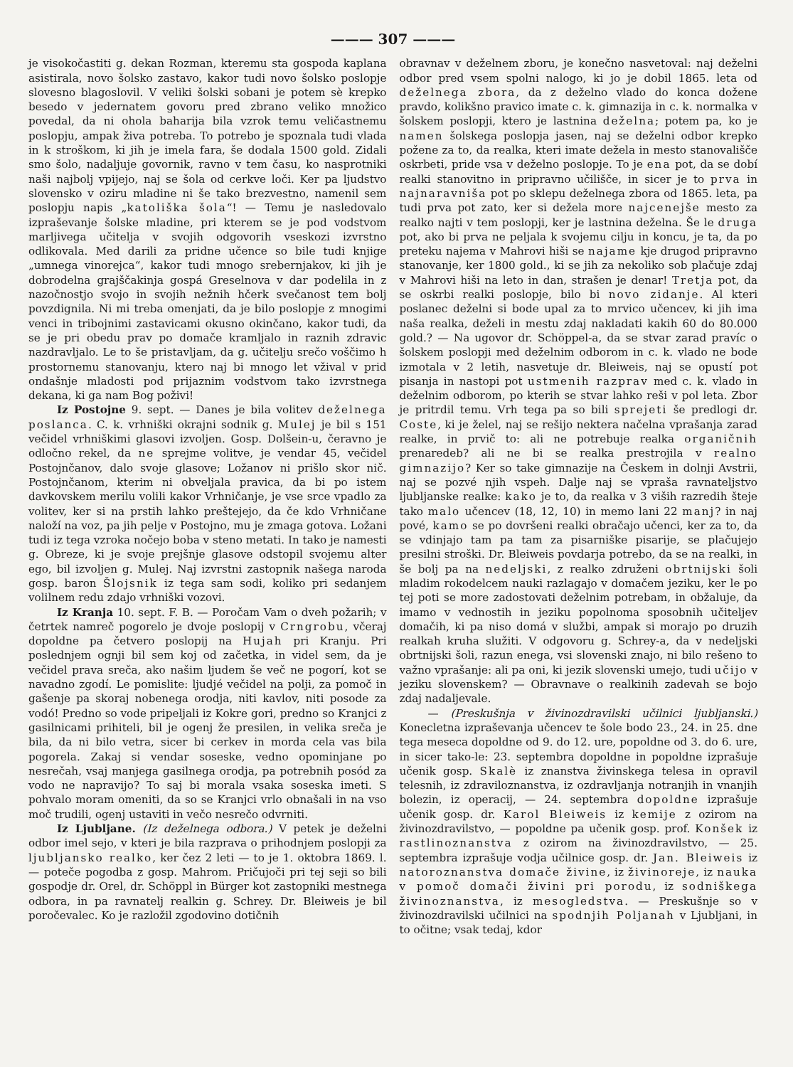——— 307 ———
je visokočastiti g. dekan Rozman, kteremu sta gospoda kaplana asistirala, novo šolsko zastavo, kakor tudi novo šolsko poslopje slovesno blagoslovil. V veliki šolski sobani je potem sè krepko besedo v jedernatem govoru pred zbrano veliko množico povedal, da ni ohola baharija bila vzrok temu veličastnemu poslopju, ampak živa potreba. To potrebo je spoznala tudi vlada in k stroškom, ki jih je imela fara, še dodala 1500 gold. Zidali smo šolo, nadaljuje govornik, ravno v tem času, ko nasprotniki naši najbolj vpijejo, naj se šola od cerkve loči. Ker pa ljudstvo slovensko v oziru mladine ni še tako brezvestno, namenil sem poslopju napis „katoliška šola“! — Temu je nasledovalo izpraševanje šolske mladine, pri kterem se je pod vodstvom marljivega učitelja v svojih odgovorih vseskozi izvrstno odlikovala. Med darili za pridne učence so bile tudi knjige „umnega vinorejca“, kakor tudi mnogo srebernjakov, ki jih je dobrodelna grajščakinja gospá Greselnova v dar podelila in z nazočnostjo svojo in svojih nežnih hčerk svečanost tem bolj povzdignila. Ni mi treba omenjati, da je bilo poslopje z mnogimi venci in tribojnimi zastavicami okusno okinčano, kakor tudi, da se je pri obedu prav po domače kramljalo in raznih zdravic nazdravljalo. Le to še pristavljam, da g. učitelju srečo voščimo h prostornemu stanovanju, ktero naj bi mnogo let vžival v prid ondašnje mladosti pod prijaznim vodstvom tako izvrstnega dekana, ki ga nam Bog poživi!
Iz Postojne 9. sept. — Danes je bila volitev deželnega poslanca. C. k. vrhniški okrajni sodnik g. Mulej je bil s 151 večidel vrhniškimi glasovi izvoljen. Gosp. Dolšein-u, čeravno je odločno rekel, da ne sprejme volitve, je vendar 45, večidel Postojnčanov, dalo svoje glasove; Ložanov ni prišlo skor nič. Postojnčanom, kterim ni obveljala pravica, da bi po istem davkovskem merilu volili kakor Vrhničanje, je vse srce vpadlo za volitev, ker si na prstih lahko preštejejo, da če kdo Vrhničane naloží na voz, pa jih pelje v Postojno, mu je zmaga gotova. Ložani tudi iz tega vzroka nočejo boba v steno metati. In tako je namesti g. Obreze, ki je svoje prejšnje glasove odstopil svojemu alter ego, bil izvoljen g. Mulej. Naj izvrstni zastopnik našega naroda gosp. baron Šlojsnik iz tega sam sodi, koliko pri sedanjem volilnem redu zdajo vrhniški vozovi.
Iz Kranja 10. sept. F. B. — Poročam Vam o dveh požarih; v četrtek namreč pogorelo je dvoje poslopij v Crngrobu, včeraj dopoldne pa četvero poslopij na Hujah pri Kranju. Pri poslednjem ognji bil sem koj od začetka, in videl sem, da je večidel prava sreča, ako našim ljudem še več ne pogorí, kot se navadno zgodí. Le pomislite: ljudjé večidel na polji, za pomoč in gašenje pa skoraj nobenega orodja, niti kavlov, niti posode za vodó! Predno so vode pripeljali iz Kokre gori, predno so Kranjci z gasilnicami prihiteli, bil je ogenj že presilen, in velika sreča je bila, da ni bilo vetra, sicer bi cerkev in morda cela vas bila pogorela. Zakaj si vendar soseske, vedno opominjane po nesrečah, vsaj manjega gasilnega orodja, pa potrebnih posód za vodo ne napravijo? To saj bi morala vsaka soseska imeti. S pohvalo moram omeniti, da so se Kranjci vrlo obnašali in na vso moč trudili, ogenj ustaviti in večo nesrečo odvrniti.
Iz Ljubljane. (Iz deželnega odbora.) V petek je deželni odbor imel sejo, v kteri je bila razprava o prihodnjem poslopji za ljubljansko realko, ker čez 2 leti — to je 1. oktobra 1869. l. — poteče pogodba z gosp. Mahrom. Pričujoči pri tej seji so bili gospodje dr. Orel, dr. Schöppl in Bürger kot zastopniki mestnega odbora, in pa ravnatelj realkin g. Schrey. Dr. Bleiweis je bil poročevalec. Ko je razložil zgodovino dotičnih
obravnav v deželnem zboru, je konečno nasvetoval: naj deželni odbor pred vsem spolni nalogo, ki jo je dobil 1865. leta od deželnega zbora, da z deželno vlado do konca dožene pravdo, kolikšno pravico imate c. k. gimnazija in c. k. normalka v šolskem poslopji, ktero je lastnina deželna; potem pa, ko je namen šolskega poslopja jasen, naj se deželni odbor krepko požene za to, da realka, kteri imate dežela in mesto stanovališče oskrbeti, pride vsa v deželno poslopje. To je ena pot, da se dobí realki stanovitno in pripravno učilišče, in sicer je to prva in najnaravniša pot po sklepu deželnega zbora od 1865. leta, pa tudi prva pot zato, ker si dežela more najcenejše mesto za realko najti v tem poslopji, ker je lastnina deželna. Še le druga pot, ako bi prva ne peljala k svojemu cilju in koncu, je ta, da po preteku najema v Mahrovi hiši se najame kje drugod pripravno stanovanje, ker 1800 gold., ki se jih za nekoliko sob plačuje zdaj v Mahrovi hiši na leto in dan, strašen je denar! Tretja pot, da se oskrbi realki poslopje, bilo bi novo zidanje. Al kteri poslanec deželni si bode upal za to mrvico učencev, ki jih ima naša realka, deželi in mestu zdaj nakladati kakih 60 do 80.000 gold.? — Na ugovor dr. Schöppel-a, da se stvar zarad pravíc o šolskem poslopji med deželnim odborom in c. k. vlado ne bode izmotala v 2 letih, nasvetuje dr. Bleiweis, naj se opustí pot pisanja in nastopi pot ustmenih razprav med c. k. vlado in deželnim odborom, po kterih se stvar lahko reši v pol leta. Zbor je pritrdil temu. Vrh tega pa so bili sprejeti še predlogi dr. Coste, ki je želel, naj se rešijo nektera načelna vprašanja zarad realke, in prvič to: ali ne potrebuje realka organičnih prenaredeb? ali ne bi se realka prestrojila v realno gimnazijo? Ker so take gimnazije na Českem in dolnji Avstrii, naj se pozvé njih vspeh. Dalje naj se vpraša ravnateljstvo ljubljanske realke: kako je to, da realka v 3 viših razredih šteje tako malo učencev (18, 12, 10) in memo lani 22 manj? in naj pové, kamo se po dovršeni realki obračajo učenci, ker za to, da se vdinjajo tam pa tam za pisarniške pisarije, se plačujejo presilni stroški. Dr. Bleiweis povdarja potrebo, da se na realki, in še bolj pa na nedeljski, z realko združeni obrtnijski šoli mladim rokodelcem nauki razlagajo v domačem jeziku, ker le po tej poti se more zadostovati deželnim potrebam, in obžaluje, da imamo v vednostih in jeziku popolnoma sposobnih učiteljev domačih, ki pa niso domá v službi, ampak si morajo po druzih realkah kruha služiti. V odgovoru g. Schrey-a, da v nedeljski obrtnijski šoli, razun enega, vsi slovenski znajo, ni bilo rešeno to važno vprašanje: ali pa oni, ki jezik slovenski umejo, tudi učijo v jeziku slovenskem? — Obravnave o realkinih zadevah se bojo zdaj nadaljevale.
— (Preskušnja v živinozdravilski učilnici ljubljanski.) Konecletna izpraševanja učencev te šole bodo 23., 24. in 25. dne tega meseca dopoldne od 9. do 12. ure, popoldne od 3. do 6. ure, in sicer tako-le: 23. septembra dopoldne in popoldne izprašuje učenik gosp. Skalè iz znanstva živinskega telesa in opravil telesnih, iz zdraviloznanstva, iz ozdravljanja notranjih in vnanjih bolezin, iz operacij, — 24. septembra dopoldne izprašuje učenik gosp. dr. Karol Bleiweis iz kemije z ozirom na živinozdravilstvo, — popoldne pa učenik gosp. prof. Konšek iz rastlinoznanstva z ozirom na živinozdravilstvo, — 25. septembra izprašuje vodja učilnice gosp. dr. Jan. Bleiweis iz natoroznanstva domače živine, iz živinoreje, iz nauka v pomoč domači živini pri porodu, iz sodniškega živinoznanstva, iz mesogledstva. — Preskušnje so v živinozdravilski učilnici na spodnjih Poljanah v Ljubljani, in to očitne; vsak tedaj, kdor